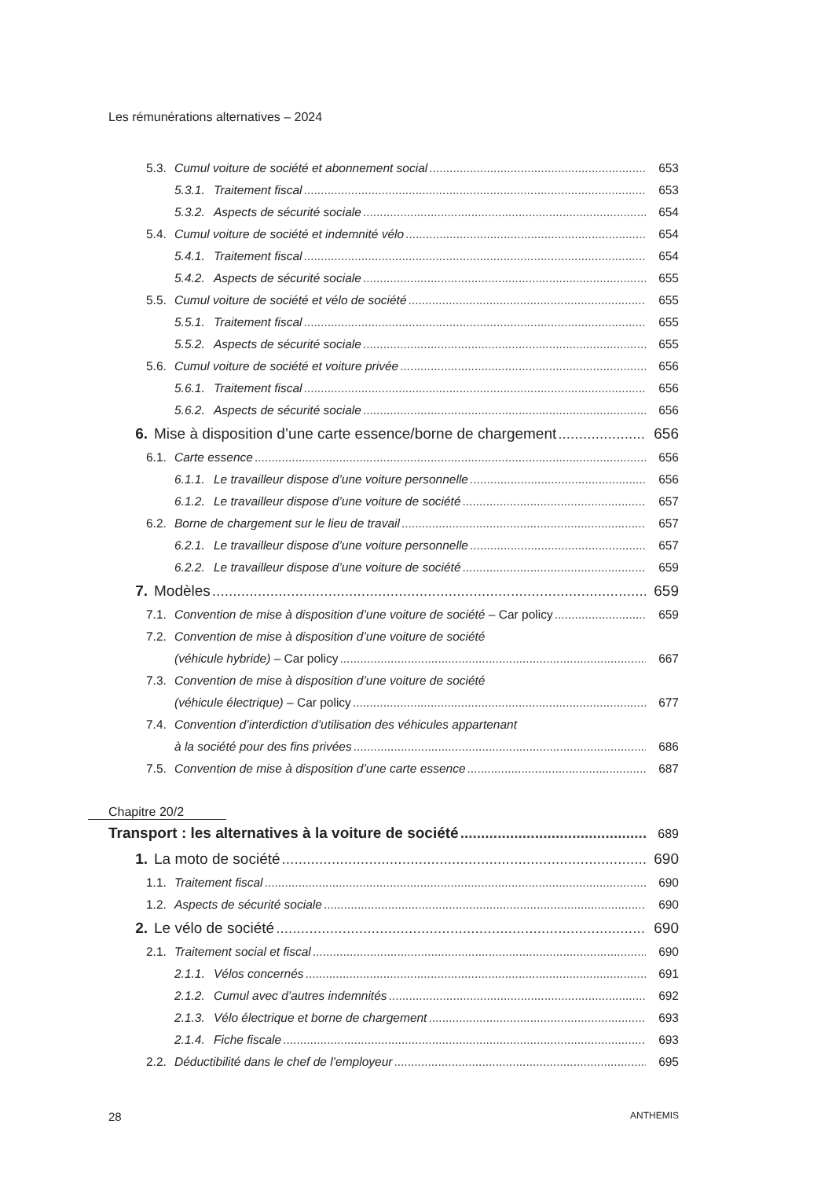Les rémunérations alternatives – 2024
5.3. Cumul voiture de société et abonnement social 653
5.3.1. Traitement fiscal 653
5.3.2. Aspects de sécurité sociale 654
5.4. Cumul voiture de société et indemnité vélo 654
5.4.1. Traitement fiscal 654
5.4.2. Aspects de sécurité sociale 655
5.5. Cumul voiture de société et vélo de société 655
5.5.1. Traitement fiscal 655
5.5.2. Aspects de sécurité sociale 655
5.6. Cumul voiture de société et voiture privée 656
5.6.1. Traitement fiscal 656
5.6.2. Aspects de sécurité sociale 656
6. Mise à disposition d’une carte essence/borne de chargement 656
6.1. Carte essence 656
6.1.1. Le travailleur dispose d’une voiture personnelle 656
6.1.2. Le travailleur dispose d’une voiture de société 657
6.2. Borne de chargement sur le lieu de travail 657
6.2.1. Le travailleur dispose d’une voiture personnelle 657
6.2.2. Le travailleur dispose d’une voiture de société 659
7. Modèles 659
7.1. Convention de mise à disposition d’une voiture de société – Car policy 659
7.2. Convention de mise à disposition d’une voiture de société
(véhicule hybride) – Car policy 667
7.3. Convention de mise à disposition d’une voiture de société
(véhicule électrique) – Car policy 677
7.4. Convention d’interdiction d’utilisation des véhicules appartenant
à la société pour des fins privées 686
7.5. Convention de mise à disposition d’une carte essence 687
Chapitre 20/2
Transport : les alternatives à la voiture de société 689
1. La moto de société 690
1.1. Traitement fiscal 690
1.2. Aspects de sécurité sociale 690
2. Le vélo de société 690
2.1. Traitement social et fiscal 690
2.1.1. Vélos concernés 691
2.1.2. Cumul avec d’autres indemnités 692
2.1.3. Vélo électrique et borne de chargement 693
2.1.4. Fiche fiscale 693
2.2. Déductibilité dans le chef de l’employeur 695
28 ANTHEMIS